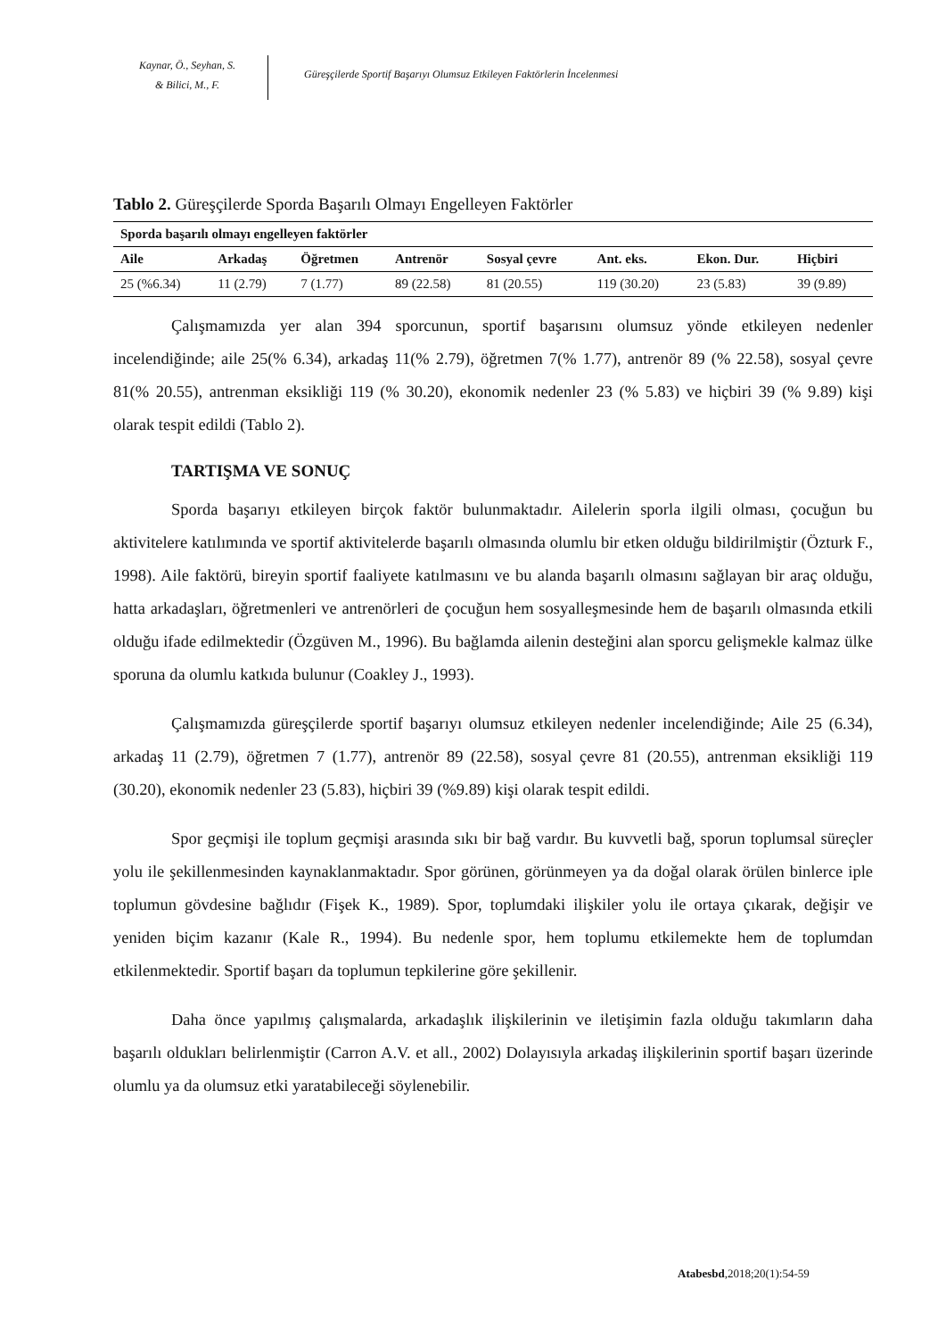Kaynar, Ö., Seyhan, S.
& Bilici, M., F.
Güreşçilerde Sportif Başarıyı Olumsuz Etkileyen Faktörlerin İncelenmesi
Tablo 2. Güreşçilerde Sporda Başarılı Olmayı Engelleyen Faktörler
| Sporda başarılı olmayı engelleyen faktörler | | | | | | | |
| --- | --- | --- | --- | --- | --- | --- | --- |
| Aile | Arkadaş | Öğretmen | Antrenör | Sosyal çevre | Ant. eks. | Ekon. Dur. | Hiçbiri |
| 25 (%6.34) | 11 (2.79) | 7 (1.77) | 89 (22.58) | 81 (20.55) | 119 (30.20) | 23 (5.83) | 39 (9.89) |
Çalışmamızda yer alan 394 sporcunun, sportif başarısını olumsuz yönde etkileyen nedenler incelendiğinde; aile 25(% 6.34), arkadaş 11(% 2.79), öğretmen 7(% 1.77), antrenör 89 (% 22.58), sosyal çevre 81(% 20.55), antrenman eksikliği 119 (% 30.20), ekonomik nedenler 23 (% 5.83) ve hiçbiri 39 (% 9.89) kişi olarak tespit edildi (Tablo 2).
TARTIŞMA VE SONUÇ
Sporda başarıyı etkileyen birçok faktör bulunmaktadır. Ailelerin sporla ilgili olması, çocuğun bu aktivitelere katılımında ve sportif aktivitelerde başarılı olmasında olumlu bir etken olduğu bildirilmiştir (Özturk F., 1998). Aile faktörü, bireyin sportif faaliyete katılmasını ve bu alanda başarılı olmasını sağlayan bir araç olduğu, hatta arkadaşları, öğretmenleri ve antrenörleri de çocuğun hem sosyalleşmesinde hem de başarılı olmasında etkili olduğu ifade edilmektedir (Özgüven M., 1996). Bu bağlamda ailenin desteğini alan sporcu gelişmekle kalmaz ülke sporuna da olumlu katkıda bulunur (Coakley J., 1993).
Çalışmamızda güreşçilerde sportif başarıyı olumsuz etkileyen nedenler incelendiğinde; Aile 25 (6.34), arkadaş 11 (2.79), öğretmen 7 (1.77), antrenör 89 (22.58), sosyal çevre 81 (20.55), antrenman eksikliği 119 (30.20), ekonomik nedenler 23 (5.83), hiçbiri 39 (%9.89) kişi olarak tespit edildi.
Spor geçmişi ile toplum geçmişi arasında sıkı bir bağ vardır. Bu kuvvetli bağ, sporun toplumsal süreçler yolu ile şekillenmesinden kaynaklanmaktadır. Spor görünen, görünmeyen ya da doğal olarak örülen binlerce iple toplumun gövdesine bağlıdır (Fişek K., 1989). Spor, toplumdaki ilişkiler yolu ile ortaya çıkarak, değişir ve yeniden biçim kazanır (Kale R., 1994). Bu nedenle spor, hem toplumu etkilemekte hem de toplumdan etkilenmektedir. Sportif başarı da toplumun tepkilerine göre şekillenir.
Daha önce yapılmış çalışmalarda, arkadaşlık ilişkilerinin ve iletişimin fazla olduğu takımların daha başarılı oldukları belirlenmiştir (Carron A.V. et all., 2002) Dolayısıyla arkadaş ilişkilerinin sportif başarı üzerinde olumlu ya da olumsuz etki yaratabileceği söylenebilir.
Atabesbd,2018;20(1):54-59